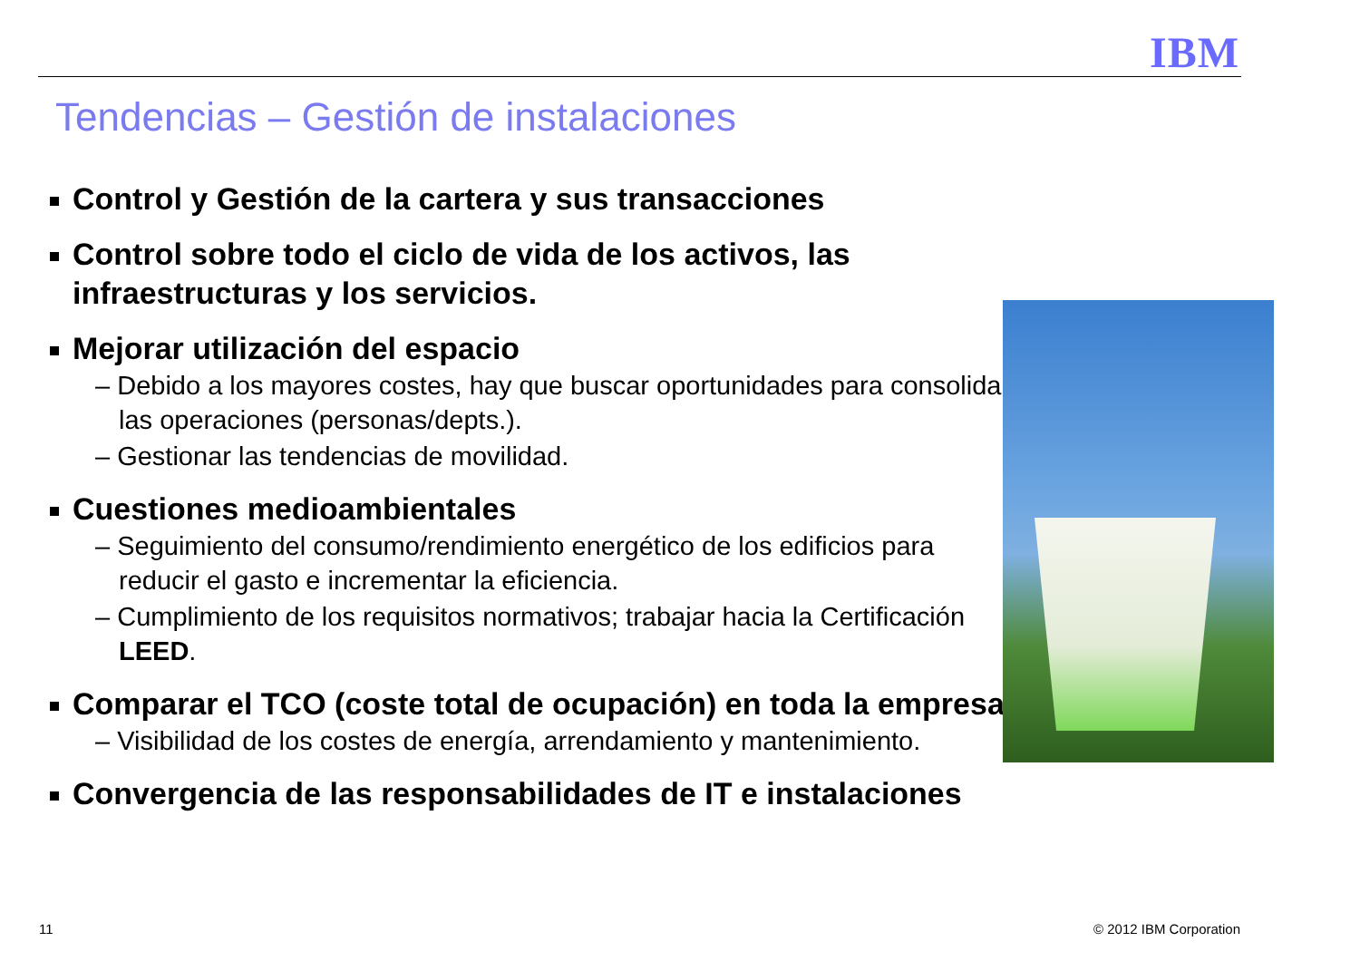IBM
Tendencias – Gestión de instalaciones
Control y Gestión de la cartera y sus transacciones
Control sobre todo el ciclo de vida de los activos, las infraestructuras y los servicios.
Mejorar utilización del espacio
– Debido a los mayores costes, hay que buscar oportunidades para consolidar las operaciones (personas/depts.).
– Gestionar las tendencias de movilidad.
Cuestiones medioambientales
– Seguimiento del consumo/rendimiento energético de los edificios para reducir el gasto e incrementar la eficiencia.
– Cumplimiento de los requisitos normativos; trabajar hacia la Certificación LEED.
Comparar el TCO (coste total de ocupación) en toda la empresa
– Visibilidad de los costes de energía, arrendamiento y mantenimiento.
Convergencia de las responsabilidades de IT e instalaciones
11 © 2012 IBM Corporation